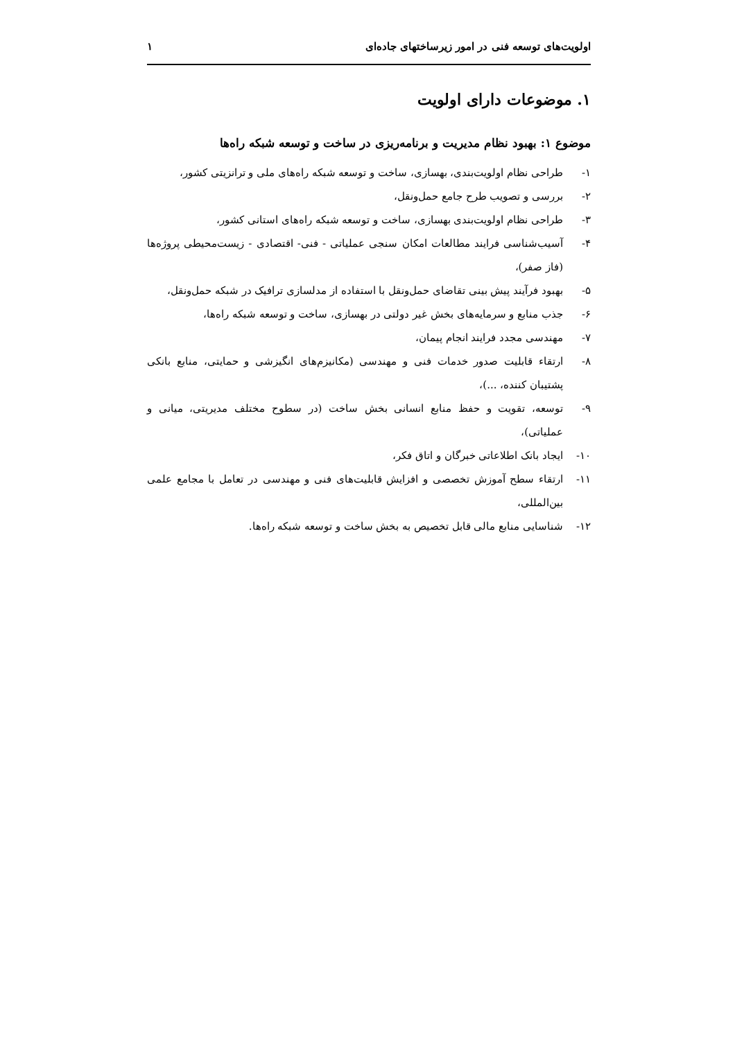اولویت‌های توسعه فنی در امور زیرساختهای جاده‌ای ۱
۱. موضوعات دارای اولویت
موضوع ۱: بهبود نظام مدیریت و برنامه‌ریزی در ساخت و توسعه شبکه راه‌ها
۱- طراحی نظام اولویت‌بندی، بهسازی، ساخت و توسعه شبکه راه‌های ملی و ترانزیتی کشور،
۲- بررسی و تصویب طرح جامع حمل‌ونقل،
۳- طراحی نظام اولویت‌بندی بهسازی، ساخت و توسعه شبکه راه‌های استانی کشور،
۴- آسیب‌شناسی فرایند مطالعات امکان سنجی عملیاتی - فنی- اقتصادی - زیست‌محیطی پروژه‌ها (فاز صفر)،
۵- بهبود فرآیند پیش بینی تقاضای حمل‌ونقل با استفاده از مدلسازی ترافیک در شبکه حمل‌ونقل،
۶- جذب منابع و سرمایه‌های بخش غیر دولتی در بهسازی، ساخت و توسعه شبکه راه‌ها،
۷- مهندسی مجدد فرایند انجام پیمان،
۸- ارتقاء قابلیت صدور خدمات فنی و مهندسی (مکانیزم‌های انگیزشی و حمایتی، منابع بانکی پشتیبان کننده، ...)،
۹- توسعه، تقویت و حفظ منابع انسانی بخش ساخت (در سطوح مختلف مدیریتی، میانی و عملیاتی)،
۱۰- ایجاد بانک اطلاعاتی خبرگان و اتاق فکر،
۱۱- ارتقاء سطح آموزش تخصصی و افزایش قابلیت‌های فنی و مهندسی در تعامل با مجامع علمی بین‌المللی،
۱۲- شناسایی منابع مالی قابل تخصیص به بخش ساخت و توسعه شبکه راه‌ها.